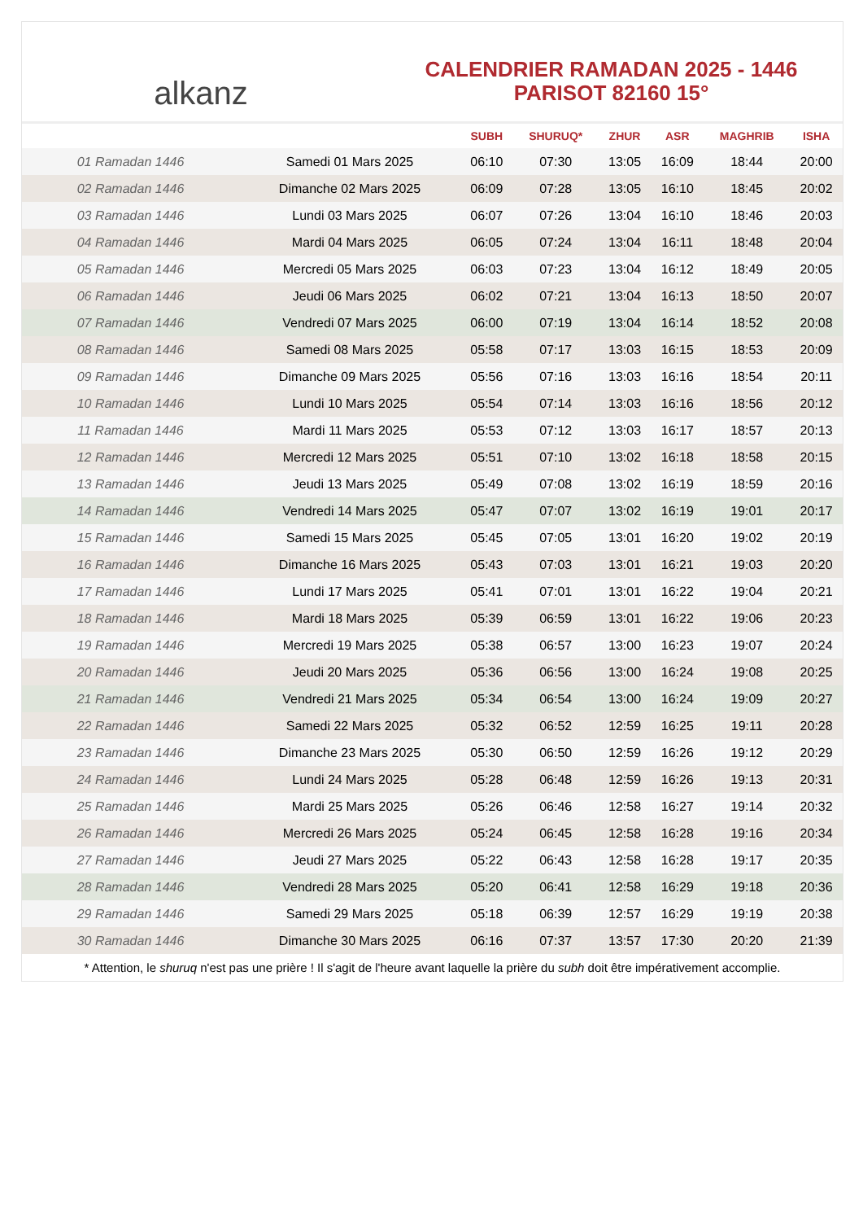alkanz
CALENDRIER RAMADAN 2025 - 1446
PARISOT 82160 15°
| | | SUBH | SHURUQ* | ZHUR | ASR | MAGHRIB | ISHA |
| --- | --- | --- | --- | --- | --- | --- | --- |
| 01 Ramadan 1446 | Samedi 01 Mars 2025 | 06:10 | 07:30 | 13:05 | 16:09 | 18:44 | 20:00 |
| 02 Ramadan 1446 | Dimanche 02 Mars 2025 | 06:09 | 07:28 | 13:05 | 16:10 | 18:45 | 20:02 |
| 03 Ramadan 1446 | Lundi 03 Mars 2025 | 06:07 | 07:26 | 13:04 | 16:10 | 18:46 | 20:03 |
| 04 Ramadan 1446 | Mardi 04 Mars 2025 | 06:05 | 07:24 | 13:04 | 16:11 | 18:48 | 20:04 |
| 05 Ramadan 1446 | Mercredi 05 Mars 2025 | 06:03 | 07:23 | 13:04 | 16:12 | 18:49 | 20:05 |
| 06 Ramadan 1446 | Jeudi 06 Mars 2025 | 06:02 | 07:21 | 13:04 | 16:13 | 18:50 | 20:07 |
| 07 Ramadan 1446 | Vendredi 07 Mars 2025 | 06:00 | 07:19 | 13:04 | 16:14 | 18:52 | 20:08 |
| 08 Ramadan 1446 | Samedi 08 Mars 2025 | 05:58 | 07:17 | 13:03 | 16:15 | 18:53 | 20:09 |
| 09 Ramadan 1446 | Dimanche 09 Mars 2025 | 05:56 | 07:16 | 13:03 | 16:16 | 18:54 | 20:11 |
| 10 Ramadan 1446 | Lundi 10 Mars 2025 | 05:54 | 07:14 | 13:03 | 16:16 | 18:56 | 20:12 |
| 11 Ramadan 1446 | Mardi 11 Mars 2025 | 05:53 | 07:12 | 13:03 | 16:17 | 18:57 | 20:13 |
| 12 Ramadan 1446 | Mercredi 12 Mars 2025 | 05:51 | 07:10 | 13:02 | 16:18 | 18:58 | 20:15 |
| 13 Ramadan 1446 | Jeudi 13 Mars 2025 | 05:49 | 07:08 | 13:02 | 16:19 | 18:59 | 20:16 |
| 14 Ramadan 1446 | Vendredi 14 Mars 2025 | 05:47 | 07:07 | 13:02 | 16:19 | 19:01 | 20:17 |
| 15 Ramadan 1446 | Samedi 15 Mars 2025 | 05:45 | 07:05 | 13:01 | 16:20 | 19:02 | 20:19 |
| 16 Ramadan 1446 | Dimanche 16 Mars 2025 | 05:43 | 07:03 | 13:01 | 16:21 | 19:03 | 20:20 |
| 17 Ramadan 1446 | Lundi 17 Mars 2025 | 05:41 | 07:01 | 13:01 | 16:22 | 19:04 | 20:21 |
| 18 Ramadan 1446 | Mardi 18 Mars 2025 | 05:39 | 06:59 | 13:01 | 16:22 | 19:06 | 20:23 |
| 19 Ramadan 1446 | Mercredi 19 Mars 2025 | 05:38 | 06:57 | 13:00 | 16:23 | 19:07 | 20:24 |
| 20 Ramadan 1446 | Jeudi 20 Mars 2025 | 05:36 | 06:56 | 13:00 | 16:24 | 19:08 | 20:25 |
| 21 Ramadan 1446 | Vendredi 21 Mars 2025 | 05:34 | 06:54 | 13:00 | 16:24 | 19:09 | 20:27 |
| 22 Ramadan 1446 | Samedi 22 Mars 2025 | 05:32 | 06:52 | 12:59 | 16:25 | 19:11 | 20:28 |
| 23 Ramadan 1446 | Dimanche 23 Mars 2025 | 05:30 | 06:50 | 12:59 | 16:26 | 19:12 | 20:29 |
| 24 Ramadan 1446 | Lundi 24 Mars 2025 | 05:28 | 06:48 | 12:59 | 16:26 | 19:13 | 20:31 |
| 25 Ramadan 1446 | Mardi 25 Mars 2025 | 05:26 | 06:46 | 12:58 | 16:27 | 19:14 | 20:32 |
| 26 Ramadan 1446 | Mercredi 26 Mars 2025 | 05:24 | 06:45 | 12:58 | 16:28 | 19:16 | 20:34 |
| 27 Ramadan 1446 | Jeudi 27 Mars 2025 | 05:22 | 06:43 | 12:58 | 16:28 | 19:17 | 20:35 |
| 28 Ramadan 1446 | Vendredi 28 Mars 2025 | 05:20 | 06:41 | 12:58 | 16:29 | 19:18 | 20:36 |
| 29 Ramadan 1446 | Samedi 29 Mars 2025 | 05:18 | 06:39 | 12:57 | 16:29 | 19:19 | 20:38 |
| 30 Ramadan 1446 | Dimanche 30 Mars 2025 | 06:16 | 07:37 | 13:57 | 17:30 | 20:20 | 21:39 |
* Attention, le shuruq n'est pas une prière ! Il s'agit de l'heure avant laquelle la prière du subh doit être impérativement accomplie.